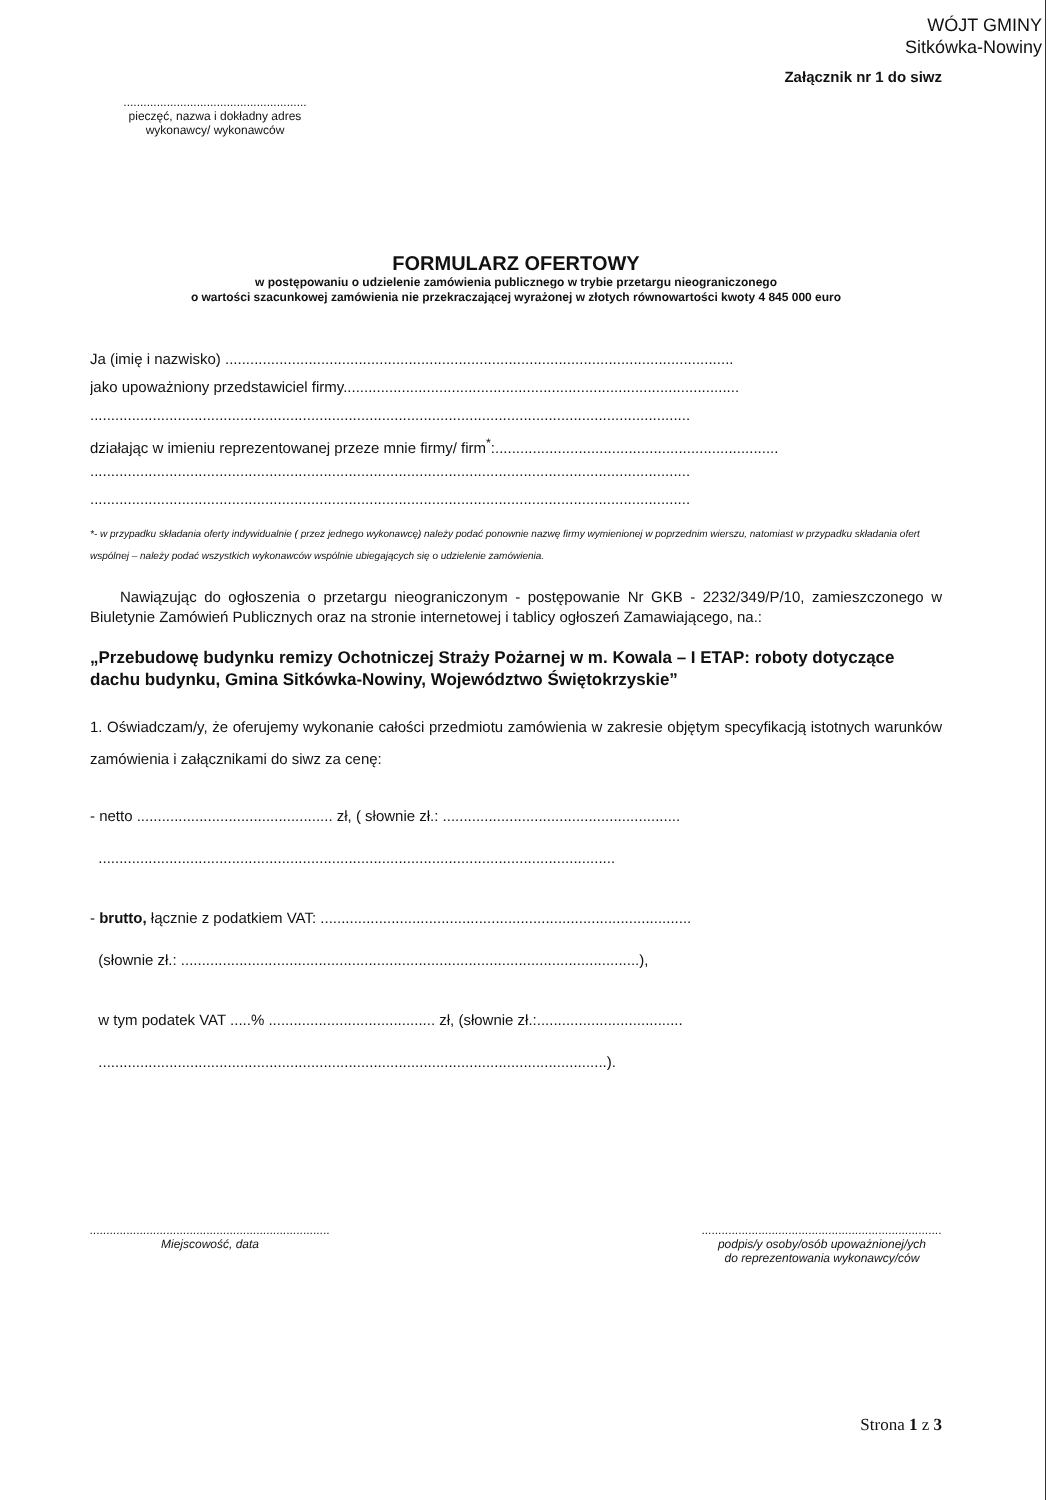WÓJT GMINY
Sitkówka-Nowiny
Załącznik nr 1 do siwz
.......................................................
pieczęć, nazwa i dokładny adres
wykonawcy/ wykonawców
FORMULARZ OFERTOWY
w postępowaniu o udzielenie zamówienia publicznego w trybie przetargu nieograniczonego
o wartości szacunkowej zamówienia nie przekraczającej wyrażonej w złotych równowartości kwoty 4 845 000 euro
Ja (imię i nazwisko) ..........................................................................................................................
jako upoważniony przedstawiciel firmy...............................................................................................
................................................................................................................................................
działając w imieniu reprezentowanej przeze mnie firmy/ firm<sup>*</sup>:....................................................................
................................................................................................................................................
................................................................................................................................................
*- w przypadku składania oferty indywidualnie ( przez jednego wykonawcę) należy podać ponownie nazwę firmy wymienionej w poprzednim wierszu, natomiast w przypadku składania ofert wspólnej – należy podać wszystkich wykonawców wspólnie ubiegających się o udzielenie zamówienia.
Nawiązując do ogłoszenia o przetargu nieograniczonym - postępowanie Nr GKB - 2232/349/P/10, zamieszczonego w Biuletynie Zamówień Publicznych oraz na stronie internetowej i tablicy ogłoszeń Zamawiającego, na.:
„Przebudowę budynku remizy Ochotniczej Straży Pożarnej w m. Kowala – I ETAP: roboty dotyczące dachu budynku, Gmina Sitkówka-Nowiny, Województwo Świętokrzyskie”
1. Oświadczam/y, że oferujemy wykonanie całości przedmiotu zamówienia w zakresie objętym specyfikacją istotnych warunków zamówienia i załącznikami do siwz za cenę:
- netto ............................................... zł, ( słownie zł.: .........................................................
............................................................................................................................
- brutto, łącznie z podatkiem VAT: .........................................................................................
(słownie zł.: ..............................................................................................................),
w tym podatek VAT .....% ........................................ zł, (słownie zł.:...................................
..........................................................................................................................).
........................................................................
Miejscowość, data
........................................................................
podpis/y osoby/osób upoważnionej/ych
do reprezentowania wykonawcy/ców
Strona 1 z 3